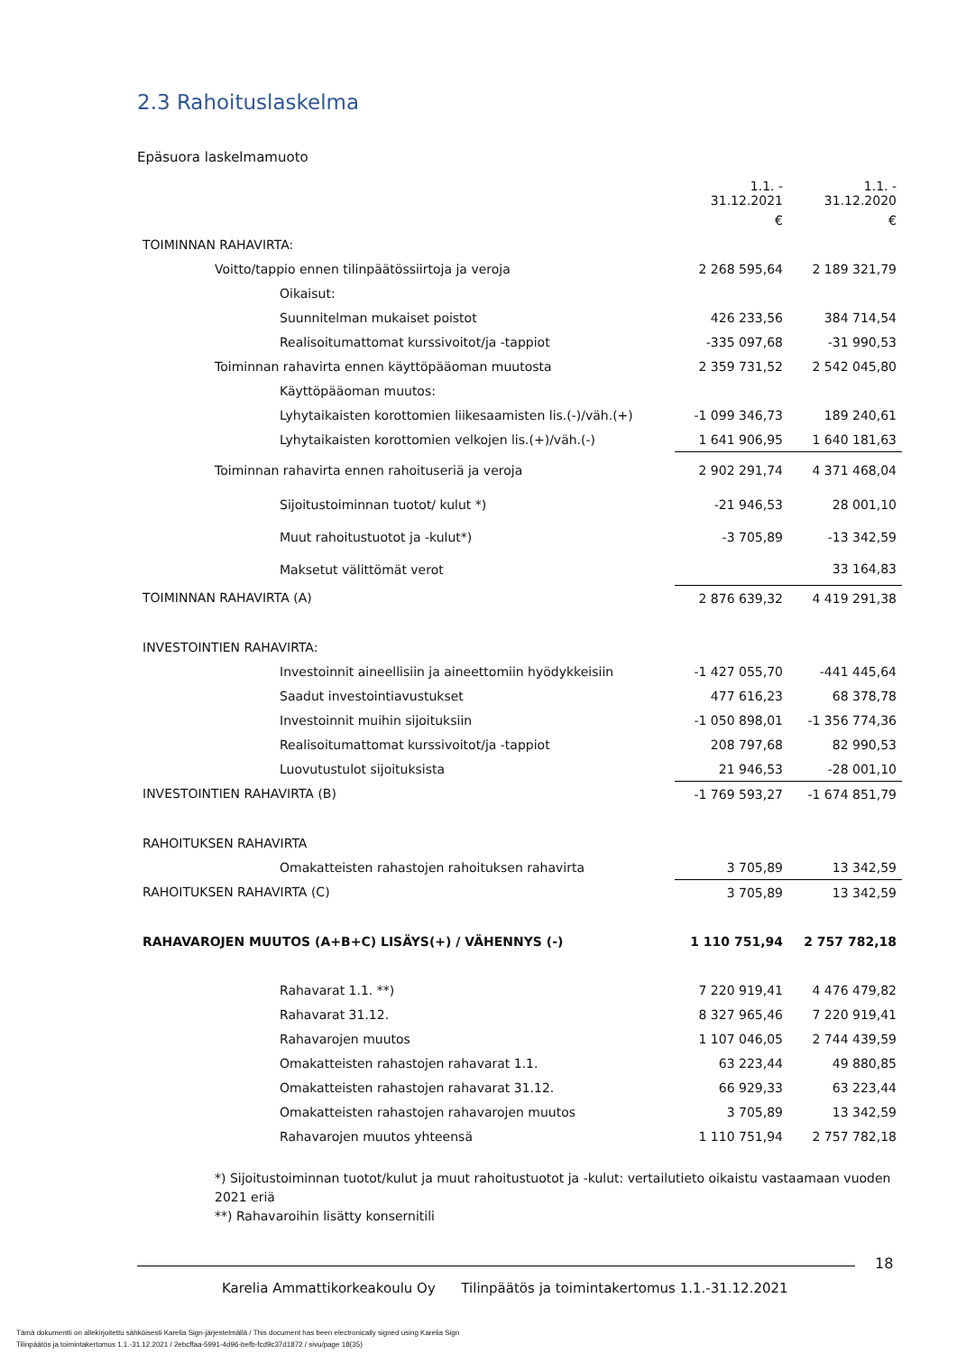2.3 Rahoituslaskelma
Epäsuora laskelmamuoto
| | 1.1. - 31.12.2021 | 1.1. - 31.12.2020 |
| | € | € |
| TOIMINNAN RAHAVIRTA: | | |
| Voitto/tappio ennen tilinpäätössiirtoja ja veroja | 2 268 595,64 | 2 189 321,79 |
| Oikaisut: | | |
| Suunnitelman mukaiset poistot | 426 233,56 | 384 714,54 |
| Realisoitumattomat kurssivoitot/ja -tappiot | -335 097,68 | -31 990,53 |
| Toiminnan rahavirta ennen käyttöpääoman muutosta | 2 359 731,52 | 2 542 045,80 |
| Käyttöpääoman muutos: | | |
| Lyhytaikaisten korottomien liikesaamisten lis.(-)/väh.(+) | -1 099 346,73 | 189 240,61 |
| Lyhytaikaisten korottomien velkojen lis.(+)/väh.(-) | 1 641 906,95 | 1 640 181,63 |
| Toiminnan rahavirta ennen rahoituseriä ja veroja | 2 902 291,74 | 4 371 468,04 |
| Sijoitustoiminnan tuotot/ kulut *) | -21 946,53 | 28 001,10 |
| Muut rahoitustuotot ja -kulut*) | -3 705,89 | -13 342,59 |
| Maksetut välittömät verot | | 33 164,83 |
| TOIMINNAN RAHAVIRTA (A) | 2 876 639,32 | 4 419 291,38 |
| INVESTOINTIEN RAHAVIRTA: | | |
| Investoinnit aineellisiin ja aineettomiin hyödykkeisiin | -1 427 055,70 | -441 445,64 |
| Saadut investointiavustukset | 477 616,23 | 68 378,78 |
| Investoinnit muihin sijoituksiin | -1 050 898,01 | -1 356 774,36 |
| Realisoitumattomat kurssivoitot/ja -tappiot | 208 797,68 | 82 990,53 |
| Luovutustulot sijoituksista | 21 946,53 | -28 001,10 |
| INVESTOINTIEN RAHAVIRTA (B) | -1 769 593,27 | -1 674 851,79 |
| RAHOITUKSEN RAHAVIRTA | | |
| Omakatteisten rahastojen rahoituksen rahavirta | 3 705,89 | 13 342,59 |
| RAHOITUKSEN RAHAVIRTA (C) | 3 705,89 | 13 342,59 |
| RAHAVAROJEN MUUTOS (A+B+C) LISÄYS(+) / VÄHENNYS (-) | 1 110 751,94 | 2 757 782,18 |
| Rahavarat 1.1. **) | 7 220 919,41 | 4 476 479,82 |
| Rahavarat 31.12. | 8 327 965,46 | 7 220 919,41 |
| Rahavarojen muutos | 1 107 046,05 | 2 744 439,59 |
| Omakatteisten rahastojen rahavarat 1.1. | 63 223,44 | 49 880,85 |
| Omakatteisten rahastojen rahavarat 31.12. | 66 929,33 | 63 223,44 |
| Omakatteisten rahastojen rahavarojen muutos | 3 705,89 | 13 342,59 |
| Rahavarojen muutos yhteensä | 1 110 751,94 | 2 757 782,18 |
*) Sijoitustoiminnan tuotot/kulut ja muut rahoitustuotot ja -kulut: vertailutieto oikaistu vastaamaan vuoden 2021 eriä
**) Rahavaroihin lisätty konsernitili
18
Karelia Ammattikorkeakoulu Oy Tilinpäätös ja toimintakertomus 1.1.-31.12.2021
Tämä dokumentti on allekirjoitettu sähköisesti Karelia Sign-järjestelmällä / This document has been electronically signed using Karelia Sign
Tilinpäätös ja toimintakertomus 1.1.-31.12.2021 / 2ebcffaa-5991-4d96-befb-fcd9c37d1872 / sivu/page 18(35)